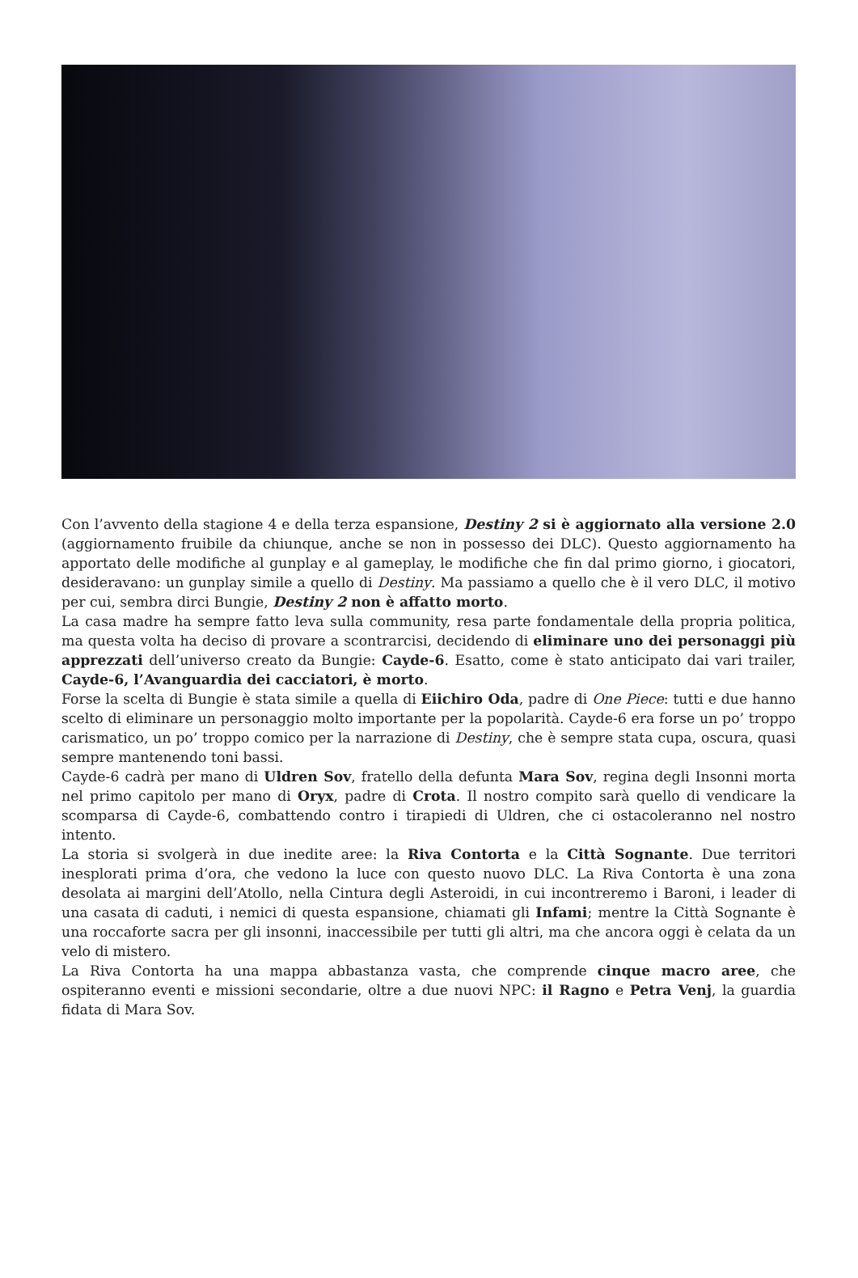Con l’avvento della stagione 4 e della terza espansione, Destiny 2 si è aggiornato alla versione 2.0 (aggiornamento fruibile da chiunque, anche se non in possesso dei DLC). Questo aggiornamento ha apportato delle modifiche al gunplay e al gameplay, le modifiche che fin dal primo giorno, i giocatori, desideravano: un gunplay simile a quello di Destiny. Ma passiamo a quello che è il vero DLC, il motivo per cui, sembra dirci Bungie, Destiny 2 non è affatto morto.
La casa madre ha sempre fatto leva sulla community, resa parte fondamentale della propria politica, ma questa volta ha deciso di provare a scontrarcisi, decidendo di eliminare uno dei personaggi più apprezzati dell’universo creato da Bungie: Cayde-6. Esatto, come è stato anticipato dai vari trailer, Cayde-6, l’Avanguardia dei cacciatori, è morto.
Forse la scelta di Bungie è stata simile a quella di Eiichiro Oda, padre di One Piece: tutti e due hanno scelto di eliminare un personaggio molto importante per la popolarità. Cayde-6 era forse un po’ troppo carismatico, un po’ troppo comico per la narrazione di Destiny, che è sempre stata cupa, oscura, quasi sempre mantenendo toni bassi.
Cayde-6 cadrà per mano di Uldren Sov, fratello della defunta Mara Sov, regina degli Insonni morta nel primo capitolo per mano di Oryx, padre di Crota. Il nostro compito sarà quello di vendicare la scomparsa di Cayde-6, combattendo contro i tirapiedi di Uldren, che ci ostacoleranno nel nostro intento.
La storia si svolgerà in due inedite aree: la Riva Contorta e la Città Sognante. Due territori inesplorati prima d’ora, che vedono la luce con questo nuovo DLC. La Riva Contorta è una zona desolata ai margini dell’Atollo, nella Cintura degli Asteroidi, in cui incontreremo i Baroni, i leader di una casata di caduti, i nemici di questa espansione, chiamati gli Infami; mentre la Città Sognante è una roccaforte sacra per gli insonni, inaccessibile per tutti gli altri, ma che ancora oggi è celata da un velo di mistero.
La Riva Contorta ha una mappa abbastanza vasta, che comprende cinque macro aree, che ospiteranno eventi e missioni secondarie, oltre a due nuovi NPC: il Ragno e Petra Venj, la guardia fidata di Mara Sov.